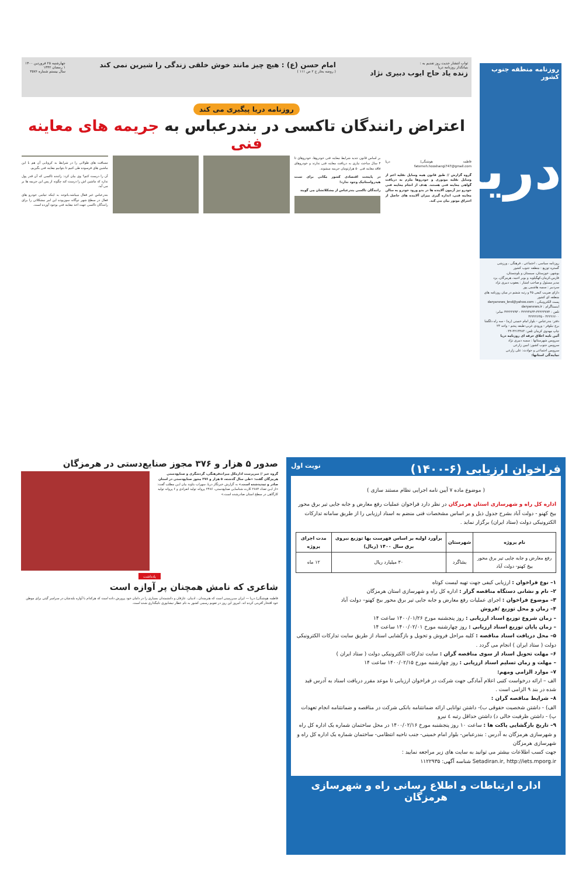روزنامه منطقه جنوب کشور
دریا
روزنامه سیاسی ، اجتماعی ، فرهنگی ، ورزشی
گستره توزیع : منطقه جنوب کشور
بوشهر، خوزستان، سیستان و بلوچستان، فارس،کرمان،کهگیلویه و بویر احمد، هرمزگان، یزد
مدیر مسئول و صاحب امتیاز : یعقوب دبیری نژاد
سردبیر : سمیه هاشمی پور
دارای ضریب کیفی ۴۵ و رتبه ششم در میان روزنامه های منطقه ای کشور
پست الکترونیکی : daryanews_bnd@yahoo.com
اینستاگرام : daryanews.ir
تلفن : ۳۲۲۲۳۷۷۴-۳۲۲۲۳۸۳۴ - ۳۲۲۲۲۷۹۳ نمابر: ۳۲۲۲۶۶۰۰ - ۳۲۲۲۲۶۳۵
دفتر: بندرعباس - بلوار امام خمینی (ره) - سه راه دلگشا برج نیلوفر - ورودی غربی-طبقه پنجم - واحد ۲۳
چاپ مهدوی کرمان تلفن: ۳۲۱۳۴۸۳-۰۳۴
آئین نامه اخلاق حرفه ای روزنامه دریا
سرویس شهرستانها : سمیه دبیری نژاد
سرویس جنوب کشور: امین زارعی
سرویس اجتماعی و حوادث: علی زارعی
نمایندگی استانها:
ثواب انتشار حدیث روز تقدیم به :
بنیانگذار روزنامه دریا
زنده یاد حاج ایوب دبیری نژاد
امام حسن (ع) : هیچ چیز مانند خوش خلقی زندگی را شیرین نمی کند
( روضه بحار ج ۲ ص ۱۱۱ )
چهارشنبه ۲۵ فروردین ۱۴۰۰
۱ رمضان ۱۴۴۲
سال بیستم شماره ۳۵۷۶
روزنامه دریا پیگیری می کند
اعتراض رانندگان تاکسی در بندرعباس به جریمه های معاینه فنی
فاطمه هوشنگی/ دریا fatemeh.hooshangi747@gmail.com
گروه گزارش // طبق قانون همه وسایل نقلیه اعم از وسایل نقلیه موتوری و خودروها ملزم به دریافت گواهی معاینه فنی هستند. هدف از انجام معاینه فنی خودرو نیز آزمون آلاینده ها در بدو ورود خودرو به سالن معاینه فنی، اندازه گیری میزان آلاینده های حاصل از احتراق موتور بیان می کند.
بر اساس قانون جدید شرایط معاینه فنی خودروها، خودروهای تا ۴ سال ساخت نیازی به دریافت معاینه فنی ندارند و خودروهای فاقد معاینه فنی ۵۰ هزارتومان جریمه میشوند.
در پایتخت اقتصادی کشور مکانی برای تست هیدرواستاتیک وجود ندارد!
رانندگان تاکسی بندرعباس از مشکلاتشان می گویند
مسافت های طولانی را در شرایط بد کرونایی آن هم با این ماشین های فرسوده طی کنیم تا بتوانیم معاینه فنی بگیریم.
آن را درست کنم؟ وی بیان کرد: راننده تاکسی که آن قدر پول ندارد که ماشین اش را درست کند چگونه از پس این جریمه ها بر می آید.
بندرعباس غیر فعال میباشد،باتوجه به اینکه تمامی خودرو های فعال در سطح شهر دوگانه سوزبوده این امر مشکلاتی را برای رانندگان تاکسی جهت اخذ معاینه فنی بوجود آورده است.
صدور ۵ هزار و ۳۷۶ مجوز صنایع‌دستی در هرمزگان
گروه خبر // سرپرست اداره‌کل میراث‌فرهنگی، گردشگری و صنایع‌دستی هرمزگان گفت: «طی سال گذشته، ۵ هزار و ۳۷۶ مجوز صنایع‌دستی در استان صادر و تمدیدشده است.» به گزارش خبرنگار دریا، سهراب بتاوند بیان ایـن مطلب گفت: «از ایـن تعداد ۲۸۸۴ کارت شناسایی صنایع‌دستی، ۲۴۸۶ پروانه تولید انفرادی و ۶ پروانه تولید کارگاهی در سطح استان صادرشده است.»
یادداشت
شاعری که نامش همچنان پر آوازه است
فاطمه هوشنگی/ دریا — ایران سـرزمینی است که هنرمندان ، ادیبان، عارفان و دانشمندان بسیاری را در دامان خود پرورش داده است که هرکدام با آوازه بلندشان در سراسر گیتی برای موطن خود افتخار آفرینی کرده اند. امروز این روز در تقویم رسمی کشور به نام عطار نیشابوری نامگذاری شده است.
فراخوان ارزیابی (۶-۱۴۰۰) نوبت اول
( موضوع ماده ۷ آیین نامه اجرایی نظام مستند سازی )
اداره کل راه و شهرسازی استان هرمزگان در نظر دارد فراخوان عملیات رفع معارض و جابه جایی تیر برق محور بیخ کهنو - دولت آباد بشرح جدول ذیل و بر اساس مشخصات فنی منضم به اسناد ارزیابی را از طریق سامانه تدارکات الکترونیکی دولت (ستاد ایران) برگزار نماید .
| نام پروژه | شهرستان | برآورد اولیه بر اساس فهرست بها توزیع نیروی برق سال ۱۴۰۰ (ریال) | مدت اجرای پروژه |
| --- | --- | --- | --- |
| رفع معارض و جابه جایی تیر برق محور بیخ کهنو- دولت آباد | بشاگرد | ۳۰ میلیارد ریال | ۱۲ ماه |
۱– نوع فراخوان : ارزیابی کیفی جهت تهیه لیست کوتاه
۲– نام و نشانی دستگاه مناقصه گزار : اداره کل راه و شهرسازی استان هرمزگان
۳– موضوع فراخوان : اجرای عملیات رفع معارض و جابه جایی تیر برق محور بیخ کهنو– دولت آباد
۴– زمان و محل توزیع /فروش
– زمان شروع توزیع اسناد ارزیابی : روز پنجشنبه مورخ ۱۴۰۰/۰۱/۲۶ ساعت ۱۴
– زمان پایان توزیع اسناد ارزیابی : روز چهارشنبه مورخ ۱۴۰۰/۰۲/۰۱ ساعت ۱۴
۵– محل دریافت اسناد مناقصه : کلیه مراحل فروش و تحویل و بازگشایی اسناد از طریق سایت تدارکات الکترونیکی دولت ( ستاد ایران ) انجام می گردد .
۶– مهلت تحویل اسناد از سوی مناقصه گران : سایت تدارکات الکترونیکی دولت ( ستاد ایران )
– مهلت و زمان تسلیم اسناد ارزیابی : روز چهارشنبه مورخ ۱۴۰۰/۰۲/۱۵ ساعت ۱۴
۷– موارد الزامی ومهم:
الف – ارائه درخواست کتبی اعلام آمادگی جهت شرکت در فراخوان ارزیابی تا موعد مقرر دریافت اسناد به آدرس قید شده در بند ۹ الزامی است .
۸– شرایط مناقصه گران :
الف) - داشتن شخصیت حقوقی ب)- داشتن توانایی ارائه ضمانتنامه بانکی شرکت در مناقصه و ضمانتنامه انجام تعهدات پ) - داشتن ظرفیت خالی د) داشتن حداقل رتبه ٤ نیرو
۹– تاریخ بازگشایی پاکت ها : ساعت ۱۰ روز پنجشنبه مورخ ۱۴۰۰/۰۲/۱۶ در محل ساختمان شماره یک اداره کل راه و شهرسازی هرمزگان به آدرس : بندرعباس- بلوار امام خمینی- جنب ناحیه انتظامی- ساختمان شماره یک اداره کل راه و شهرسازی هرمزگان
جهت کسب اطلاعات بیشتر می توانید به سایت های زیر مراجعه نمایید :
Setadiran.ir, http://iets.mporg.ir شناسه آگهی: ۱۱۲۲۹۳۵
اداره ارتباطات و اطلاع رسانی راه و شهرسازی هرمزگان